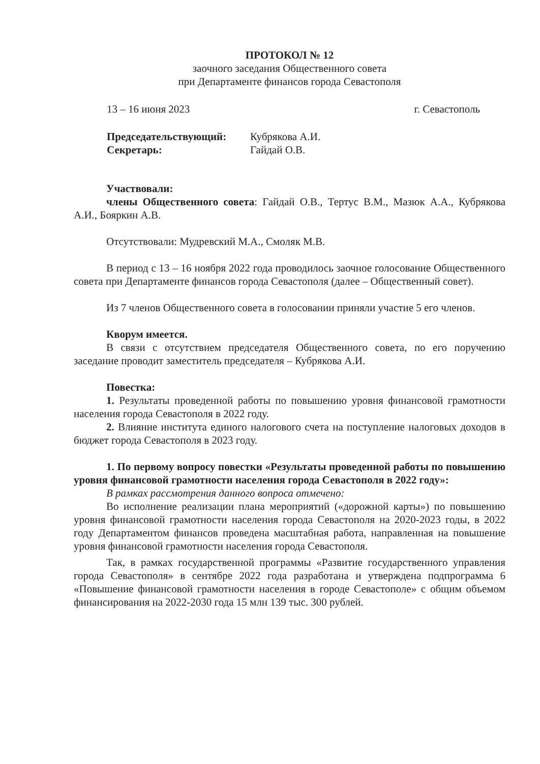ПРОТОКОЛ № 12
заочного заседания Общественного совета
при Департаменте финансов города Севастополя
13 – 16 июня 2023 г. Севастополь
Председательствующий: Кубрякова А.И.
Секретарь: Гайдай О.В.
Участвовали:
члены Общественного совета: Гайдай О.В., Тертус В.М., Мазюк А.А., Кубрякова А.И., Бояркин А.В.
Отсутствовали: Мудревский М.А., Смоляк М.В.
В период с 13 – 16 ноября 2022 года проводилось заочное голосование Общественного совета при Департаменте финансов города Севастополя (далее – Общественный совет).
Из 7 членов Общественного совета в голосовании приняли участие 5 его членов.
Кворум имеется.
В связи с отсутствием председателя Общественного совета, по его поручению заседание проводит заместитель председателя – Кубрякова А.И.
Повестка:
1. Результаты проведенной работы по повышению уровня финансовой грамотности населения города Севастополя в 2022 году.
2. Влияние института единого налогового счета на поступление налоговых доходов в бюджет города Севастополя в 2023 году.
1. По первому вопросу повестки «Результаты проведенной работы по повышению уровня финансовой грамотности населения города Севастополя в 2022 году»:
В рамках рассмотрения данного вопроса отмечено:
Во исполнение реализации плана мероприятий («дорожной карты») по повышению уровня финансовой грамотности населения города Севастополя на 2020-2023 годы, в 2022 году Департаментом финансов проведена масштабная работа, направленная на повышение уровня финансовой грамотности населения города Севастополя.
Так, в рамках государственной программы «Развитие государственного управления города Севастополя» в сентябре 2022 года разработана и утверждена подпрограмма 6 «Повышение финансовой грамотности населения в городе Севастополе» с общим объемом финансирования на 2022-2030 года 15 млн 139 тыс. 300 рублей.